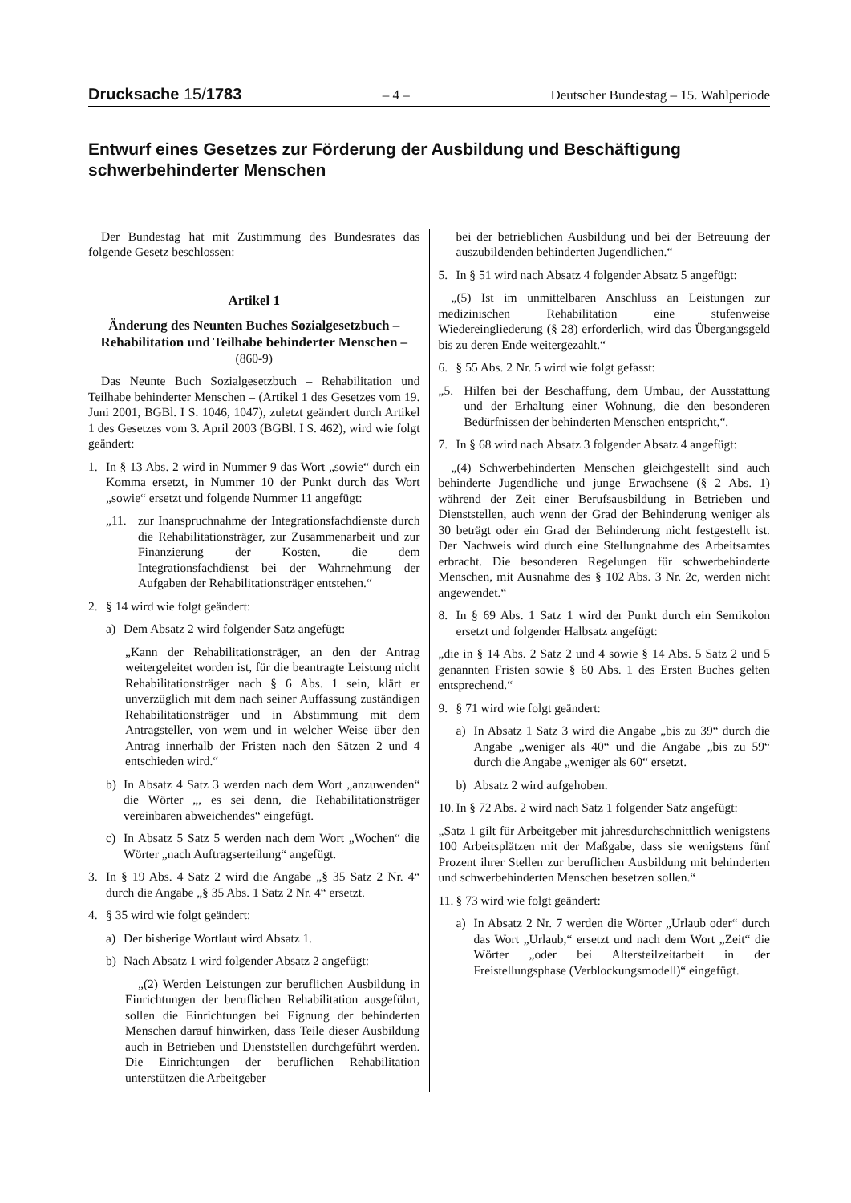Drucksache 15/1783 – 4 – Deutscher Bundestag – 15. Wahlperiode
Entwurf eines Gesetzes zur Förderung der Ausbildung und Beschäftigung schwerbehinderter Menschen
Der Bundestag hat mit Zustimmung des Bundesrates das folgende Gesetz beschlossen:
Artikel 1
Änderung des Neunten Buches Sozialgesetzbuch – Rehabilitation und Teilhabe behinderter Menschen –
(860-9)
Das Neunte Buch Sozialgesetzbuch – Rehabilitation und Teilhabe behinderter Menschen – (Artikel 1 des Gesetzes vom 19. Juni 2001, BGBl. I S. 1046, 1047), zuletzt geändert durch Artikel 1 des Gesetzes vom 3. April 2003 (BGBl. I S. 462), wird wie folgt geändert:
1. In § 13 Abs. 2 wird in Nummer 9 das Wort „sowie“ durch ein Komma ersetzt, in Nummer 10 der Punkt durch das Wort „sowie“ ersetzt und folgende Nummer 11 angefügt:
„11. zur Inanspruchnahme der Integrationsfachdienste durch die Rehabilitationsträger, zur Zusammenarbeit und zur Finanzierung der Kosten, die dem Integrationsfachdienst bei der Wahrnehmung der Aufgaben der Rehabilitationsträger entstehen.“
2. § 14 wird wie folgt geändert:
a) Dem Absatz 2 wird folgender Satz angefügt:
„Kann der Rehabilitationsträger, an den der Antrag weitergeleitet worden ist, für die beantragte Leistung nicht Rehabilitationsträger nach § 6 Abs. 1 sein, klärt er unverzüglich mit dem nach seiner Auffassung zuständigen Rehabilitationsträger und in Abstimmung mit dem Antragsteller, von wem und in welcher Weise über den Antrag innerhalb der Fristen nach den Sätzen 2 und 4 entschieden wird.“
b) In Absatz 4 Satz 3 werden nach dem Wort „anzuwenden“ die Wörter „, es sei denn, die Rehabilitationsträger vereinbaren abweichendes“ eingefügt.
c) In Absatz 5 Satz 5 werden nach dem Wort „Wochen“ die Wörter „nach Auftragserteilung“ angefügt.
3. In § 19 Abs. 4 Satz 2 wird die Angabe „§ 35 Satz 2 Nr. 4“ durch die Angabe „§ 35 Abs. 1 Satz 2 Nr. 4“ ersetzt.
4. § 35 wird wie folgt geändert:
a) Der bisherige Wortlaut wird Absatz 1.
b) Nach Absatz 1 wird folgender Absatz 2 angefügt:
„(2) Werden Leistungen zur beruflichen Ausbildung in Einrichtungen der beruflichen Rehabilitation ausgeführt, sollen die Einrichtungen bei Eignung der behinderten Menschen darauf hinwirken, dass Teile dieser Ausbildung auch in Betrieben und Dienststellen durchgeführt werden. Die Einrichtungen der beruflichen Rehabilitation unterstützen die Arbeitgeber
bei der betrieblichen Ausbildung und bei der Betreuung der auszubildenden behinderten Jugendlichen.“
5. In § 51 wird nach Absatz 4 folgender Absatz 5 angefügt:
„(5) Ist im unmittelbaren Anschluss an Leistungen zur medizinischen Rehabilitation eine stufenweise Wiedereingliederung (§ 28) erforderlich, wird das Übergangsgeld bis zu deren Ende weitergezahlt.“
6. § 55 Abs. 2 Nr. 5 wird wie folgt gefasst:
„5. Hilfen bei der Beschaffung, dem Umbau, der Ausstattung und der Erhaltung einer Wohnung, die den besonderen Bedürfnissen der behinderten Menschen entspricht,“.
7. In § 68 wird nach Absatz 3 folgender Absatz 4 angefügt:
„(4) Schwerbehinderten Menschen gleichgestellt sind auch behinderte Jugendliche und junge Erwachsene (§ 2 Abs. 1) während der Zeit einer Berufsausbildung in Betrieben und Dienststellen, auch wenn der Grad der Behinderung weniger als 30 beträgt oder ein Grad der Behinderung nicht festgestellt ist. Der Nachweis wird durch eine Stellungnahme des Arbeitsamtes erbracht. Die besonderen Regelungen für schwerbehinderte Menschen, mit Ausnahme des § 102 Abs. 3 Nr. 2c, werden nicht angewendet.“
8. In § 69 Abs. 1 Satz 1 wird der Punkt durch ein Semikolon ersetzt und folgender Halbsatz angefügt:
„die in § 14 Abs. 2 Satz 2 und 4 sowie § 14 Abs. 5 Satz 2 und 5 genannten Fristen sowie § 60 Abs. 1 des Ersten Buches gelten entsprechend.“
9. § 71 wird wie folgt geändert:
a) In Absatz 1 Satz 3 wird die Angabe „bis zu 39“ durch die Angabe „weniger als 40“ und die Angabe „bis zu 59“ durch die Angabe „weniger als 60“ ersetzt.
b) Absatz 2 wird aufgehoben.
10. In § 72 Abs. 2 wird nach Satz 1 folgender Satz angefügt:
„Satz 1 gilt für Arbeitgeber mit jahresdurchschnittlich wenigstens 100 Arbeitsplätzen mit der Maßgabe, dass sie wenigstens fünf Prozent ihrer Stellen zur beruflichen Ausbildung mit behinderten und schwerbehinderten Menschen besetzen sollen.“
11. § 73 wird wie folgt geändert:
a) In Absatz 2 Nr. 7 werden die Wörter „Urlaub oder“ durch das Wort „Urlaub,“ ersetzt und nach dem Wort „Zeit“ die Wörter „oder bei Altersteilzeitarbeit in der Freistellungsphase (Verblockungsmodell)“ eingefügt.